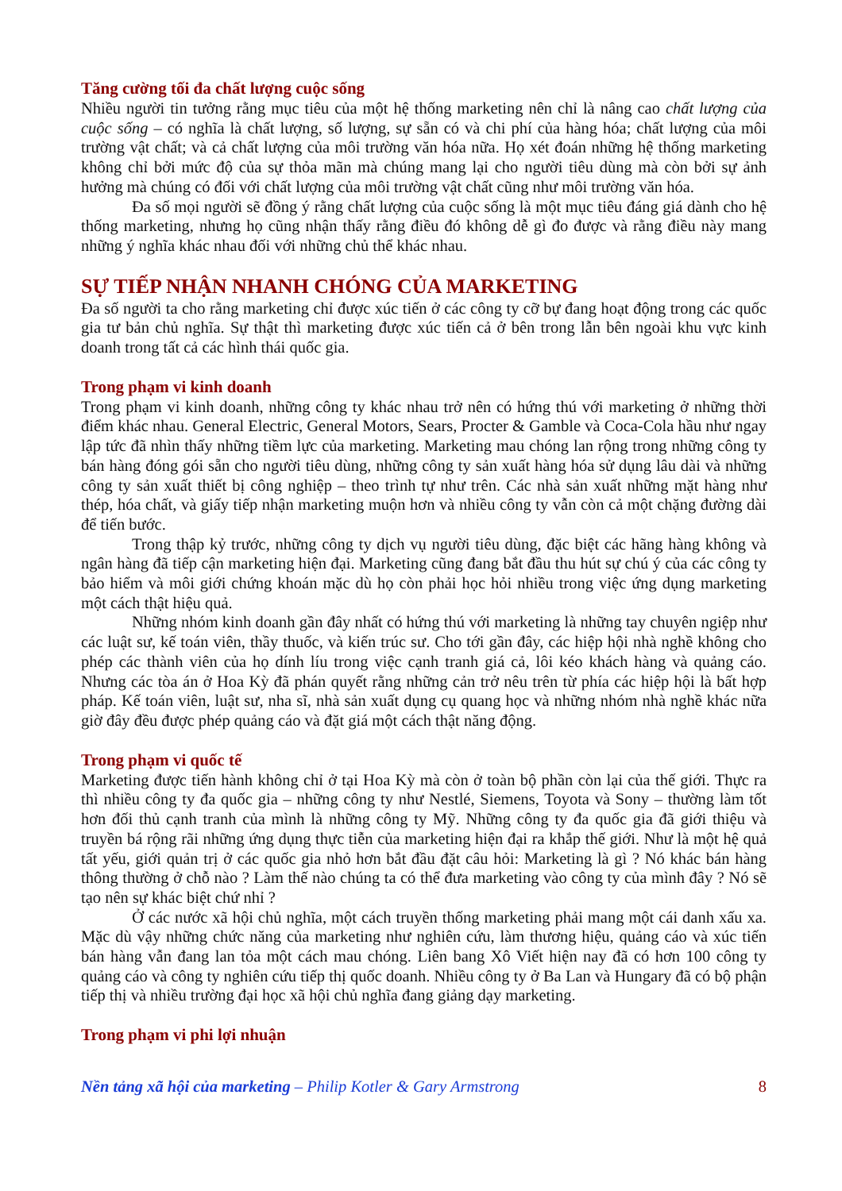Tăng cường tối đa chất lượng cuộc sống
Nhiều người tin tưởng rằng mục tiêu của một hệ thống marketing nên chỉ là nâng cao chất lượng của cuộc sống – có nghĩa là chất lượng, số lượng, sự sẵn có và chi phí của hàng hóa; chất lượng của môi trường vật chất; và cả chất lượng của môi trường văn hóa nữa. Họ xét đoán những hệ thống marketing không chỉ bởi mức độ của sự thỏa mãn mà chúng mang lại cho người tiêu dùng mà còn bởi sự ảnh hưởng mà chúng có đối với chất lượng của môi trường vật chất cũng như môi trường văn hóa.
Đa số mọi người sẽ đồng ý rằng chất lượng của cuộc sống là một mục tiêu đáng giá dành cho hệ thống marketing, nhưng họ cũng nhận thấy rằng điều đó không dễ gì đo được và rằng điều này mang những ý nghĩa khác nhau đối với những chủ thể khác nhau.
SỰ TIẾP NHẬN NHANH CHÓNG CỦA MARKETING
Đa số người ta cho rằng marketing chỉ được xúc tiến ở các công ty cỡ bự đang hoạt động trong các quốc gia tư bản chủ nghĩa. Sự thật thì marketing được xúc tiến cả ở bên trong lẫn bên ngoài khu vực kinh doanh trong tất cả các hình thái quốc gia.
Trong phạm vi kinh doanh
Trong phạm vi kinh doanh, những công ty khác nhau trở nên có hứng thú với marketing ở những thời điểm khác nhau. General Electric, General Motors, Sears, Procter & Gamble và Coca-Cola hầu như ngay lập tức đã nhìn thấy những tiềm lực của marketing. Marketing mau chóng lan rộng trong những công ty bán hàng đóng gói sẵn cho người tiêu dùng, những công ty sản xuất hàng hóa sử dụng lâu dài và những công ty sản xuất thiết bị công nghiệp – theo trình tự như trên. Các nhà sản xuất những mặt hàng như thép, hóa chất, và giấy tiếp nhận marketing muộn hơn và nhiều công ty vẫn còn cả một chặng đường dài để tiến bước.
Trong thập kỷ trước, những công ty dịch vụ người tiêu dùng, đặc biệt các hãng hàng không và ngân hàng đã tiếp cận marketing hiện đại. Marketing cũng đang bắt đầu thu hút sự chú ý của các công ty bảo hiểm và môi giới chứng khoán mặc dù họ còn phải học hỏi nhiều trong việc ứng dụng marketing một cách thật hiệu quả.
Những nhóm kinh doanh gần đây nhất có hứng thú với marketing là những tay chuyên ngiệp như các luật sư, kế toán viên, thầy thuốc, và kiến trúc sư. Cho tới gần đây, các hiệp hội nhà nghề không cho phép các thành viên của họ dính líu trong việc cạnh tranh giá cả, lôi kéo khách hàng và quảng cáo. Nhưng các tòa án ở Hoa Kỳ đã phán quyết rằng những cản trở nêu trên từ phía các hiệp hội là bất hợp pháp. Kế toán viên, luật sư, nha sĩ, nhà sản xuất dụng cụ quang học và những nhóm nhà nghề khác nữa giờ đây đều được phép quảng cáo và đặt giá một cách thật năng động.
Trong phạm vi quốc tế
Marketing được tiến hành không chỉ ở tại Hoa Kỳ mà còn ở toàn bộ phần còn lại của thế giới. Thực ra thì nhiều công ty đa quốc gia – những công ty như Nestlé, Siemens, Toyota và Sony – thường làm tốt hơn đối thủ cạnh tranh của mình là những công ty Mỹ. Những công ty đa quốc gia đã giới thiệu và truyền bá rộng rãi những ứng dụng thực tiễn của marketing hiện đại ra khắp thế giới. Như là một hệ quả tất yếu, giới quản trị ở các quốc gia nhỏ hơn bắt đầu đặt câu hỏi: Marketing là gì ? Nó khác bán hàng thông thường ở chỗ nào ? Làm thế nào chúng ta có thể đưa marketing vào công ty của mình đây ? Nó sẽ tạo nên sự khác biệt chứ nhỉ ?
Ở các nước xã hội chủ nghĩa, một cách truyền thống marketing phải mang một cái danh xấu xa. Mặc dù vậy những chức năng của marketing như nghiên cứu, làm thương hiệu, quảng cáo và xúc tiến bán hàng vẫn đang lan tỏa một cách mau chóng. Liên bang Xô Viết hiện nay đã có hơn 100 công ty quảng cáo và công ty nghiên cứu tiếp thị quốc doanh. Nhiều công ty ở Ba Lan và Hungary đã có bộ phận tiếp thị và nhiều trường đại học xã hội chủ nghĩa đang giảng dạy marketing.
Trong phạm vi phi lợi nhuận
Nền tảng xã hội của marketing – Philip Kotler & Gary Armstrong 8